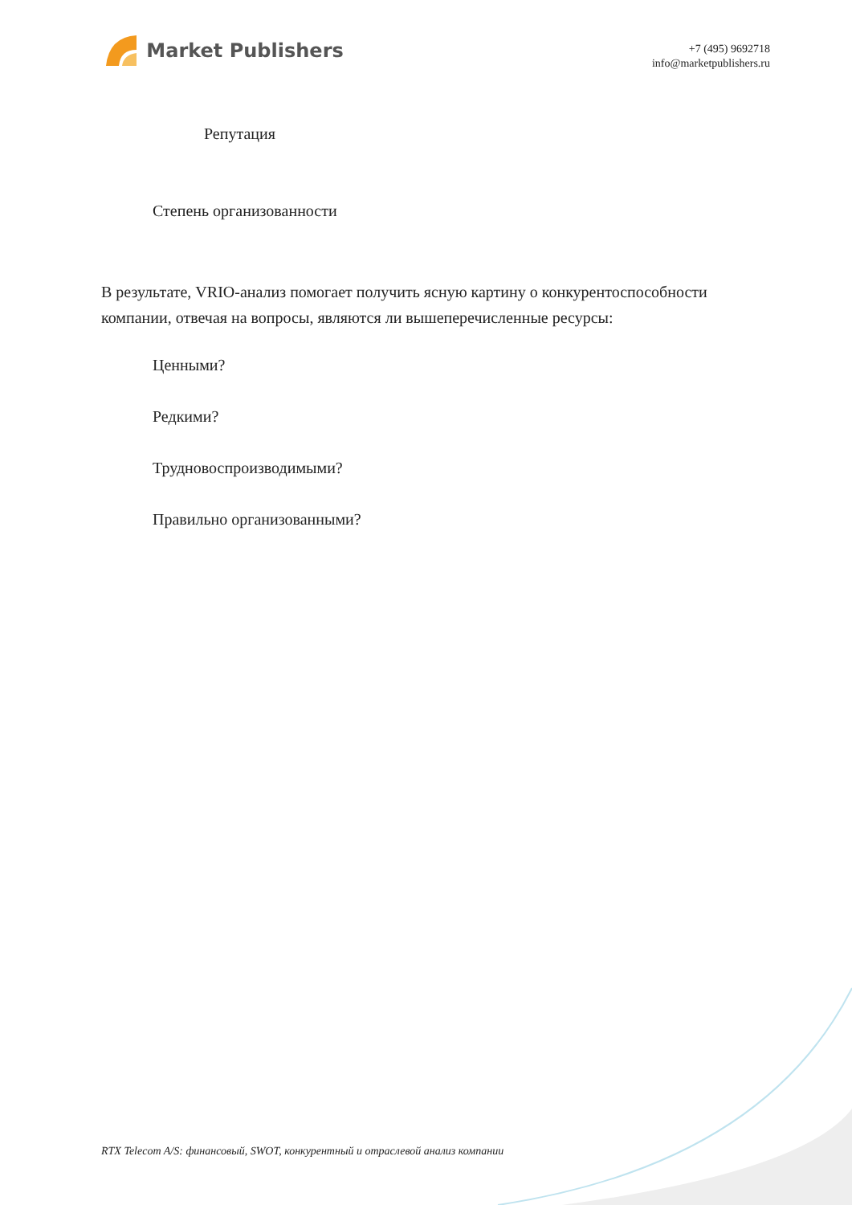Market Publishers
+7 (495) 9692718
info@marketpublishers.ru
Репутация
Степень организованности
В результате, VRIO-анализ помогает получить ясную картину о конкурентоспособности компании, отвечая на вопросы, являются ли вышеперечисленные ресурсы:
Ценными?
Редкими?
Трудновоспроизводимыми?
Правильно организованными?
RTX Telecom A/S: финансовый, SWOT, конкурентный и отраслевой анализ компании